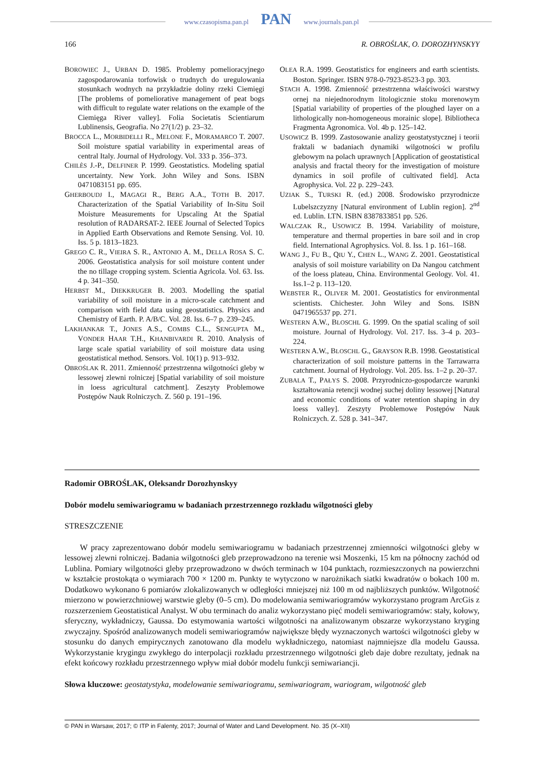www.czasopisma.pan.pl PAN www.journals.pan.pl
166 R. OBROŚLAK, O. DOROZHYNSKYY
BOROWIEC J., URBAN D. 1985. Problemy pomelioracyjnego zagospodarowania torfowisk o trudnych do uregulowania stosunkach wodnych na przykładzie doliny rzeki Ciemięgi [The problems of pomeliorative management of peat bogs with difficult to regulate water relations on the example of the Ciemięga River valley]. Folia Societatis Scientiarum Lublinensis, Geografia. No 27(1/2) p. 23–32.
BROCCA L., MORBIDELLI R., MELONE F., MORAMARCO T. 2007. Soil moisture spatial variability in experimental areas of central Italy. Journal of Hydrology. Vol. 333 p. 356–373.
CHILÈS J.-P., DELFINER P. 1999. Geostatistics. Modeling spatial uncertainty. New York. John Wiley and Sons. ISBN 0471083151 pp. 695.
GHERBOUDJ I., MAGAGI R., BERG A.A., TOTH B. 2017. Characterization of the Spatial Variability of In-Situ Soil Moisture Measurements for Upscaling At the Spatial resolution of RADARSAT-2. IEEE Journal of Selected Topics in Applied Earth Observations and Remote Sensing. Vol. 10. Iss. 5 p. 1813–1823.
GREGO C. R., VIEIRA S. R., ANTONIO A. M., DELLA ROSA S. C. 2006. Geostatistica analysis for soil moisture content under the no tillage cropping system. Scientia Agricola. Vol. 63. Iss. 4 p. 341–350.
HERBST M., DIEKKRUGER B. 2003. Modelling the spatial variability of soil moisture in a micro-scale catchment and comparison with field data using geostatistics. Physics and Chemistry of Earth. P. A/B/C. Vol. 28. Iss. 6–7 p. 239–245.
LAKHANKAR T., JONES A.S., COMBS C.L., SENGUPTA M., VONDER HAAR T.H., KHANBIVARDI R. 2010. Analysis of large scale spatial variability of soil moisture data using geostatistical method. Sensors. Vol. 10(1) p. 913–932.
OBROŚLAK R. 2011. Zmienność przestrzenna wilgotności gleby w lessowej zlewni rolniczej [Spatial variability of soil moisture in loess agricultural catchment]. Zeszyty Problemowe Postępów Nauk Rolniczych. Z. 560 p. 191–196.
OLEA R.A. 1999. Geostatistics for engineers and earth scientists. Boston. Springer. ISBN 978-0-7923-8523-3 pp. 303.
STACH A. 1998. Zmienność przestrzenna właściwości warstwy ornej na niejednorodnym litologicznie stoku morenowym [Spatial variability of properties of the ploughed layer on a lithologically non-homogeneous morainic slope]. Bibliotheca Fragmenta Agronomica. Vol. 4b p. 125–142.
USOWICZ B. 1999. Zastosowanie analizy geostatystycznej i teorii fraktali w badaniach dynamiki wilgotności w profilu glebowym na polach uprawnych [Application of geostatistical analysis and fractal theory for the investigation of moisture dynamics in soil profile of cultivated field]. Acta Agrophysica. Vol. 22 p. 229–243.
UZIAK S., TURSKI R. (ed.) 2008. Środowisko przyrodnicze Lubelszczyzny [Natural environment of Lublin region]. 2<sup>nd</sup> ed. Lublin. LTN. ISBN 8387833851 pp. 526.
WALCZAK R., USOWICZ B. 1994. Variability of moisture, temperature and thermal properties in bare soil and in crop field. International Agrophysics. Vol. 8. Iss. 1 p. 161–168.
WANG J., FU B., QIU Y., CHEN L., WANG Z. 2001. Geostatistical analysis of soil moisture variability on Da Nangou catchment of the loess plateau, China. Environmental Geology. Vol. 41. Iss.1–2 p. 113–120.
WEBSTER R., OLIVER M. 2001. Geostatistics for environmental scientists. Chichester. John Wiley and Sons. ISBN 0471965537 pp. 271.
WESTERN A.W., BLOSCHL G. 1999. On the spatial scaling of soil moisture. Journal of Hydrology. Vol. 217. Iss. 3–4 p. 203–224.
WESTERN A.W., BLOSCHL G., GRAYSON R.B. 1998. Geostatistical characterization of soil moisture patterns in the Tarrawarra catchment. Journal of Hydrology. Vol. 205. Iss. 1–2 p. 20–37.
ZUBALA T., PAŁYS S. 2008. Przyrodniczo-gospodarcze warunki kształtowania retencji wodnej suchej doliny lessowej [Natural and economic conditions of water retention shaping in dry loess valley]. Zeszyty Problemowe Postępów Nauk Rolniczych. Z. 528 p. 341–347.
Radomir OBROŚLAK, Oleksandr Dorozhynskyy
Dobór modelu semiwariogramu w badaniach przestrzennego rozkładu wilgotności gleby
STRESZCZENIE
W pracy zaprezentowano dobór modelu semiwariogramu w badaniach przestrzennej zmienności wilgotności gleby w lessowej zlewni rolniczej. Badania wilgotności gleb przeprowadzono na terenie wsi Moszenki, 15 km na północny zachód od Lublina. Pomiary wilgotności gleby przeprowadzono w dwóch terminach w 104 punktach, rozmieszczonych na powierzchni w kształcie prostokąta o wymiarach 700 × 1200 m. Punkty te wytyczono w narożnikach siatki kwadratów o bokach 100 m. Dodatkowo wykonano 6 pomiarów zlokalizowanych w odległości mniejszej niż 100 m od najbliższych punktów. Wilgotność mierzono w powierzchniowej warstwie gleby (0–5 cm). Do modelowania semiwariogramów wykorzystano program ArcGis z rozszerzeniem Geostatistical Analyst. W obu terminach do analiz wykorzystano pięć modeli semiwariogramów: stały, kołowy, sferyczny, wykładniczy, Gaussa. Do estymowania wartości wilgotności na analizowanym obszarze wykorzystano kryging zwyczajny. Spośród analizowanych modeli semiwariogramów największe błędy wyznaczonych wartości wilgotności gleby w stosunku do danych empirycznych zanotowano dla modelu wykładniczego, natomiast najmniejsze dla modelu Gaussa. Wykorzystanie krygingu zwykłego do interpolacji rozkładu przestrzennego wilgotności gleb daje dobre rezultaty, jednak na efekt końcowy rozkładu przestrzennego wpływ miał dobór modelu funkcji semiwariancji.
Słowa kluczowe: geostatystyka, modelowanie semiwariogramu, semiwariogram, wariogram, wilgotność gleb
© PAN in Warsaw, 2017; © ITP in Falenty, 2017; Journal of Water and Land Development. No. 35 (X–XII)